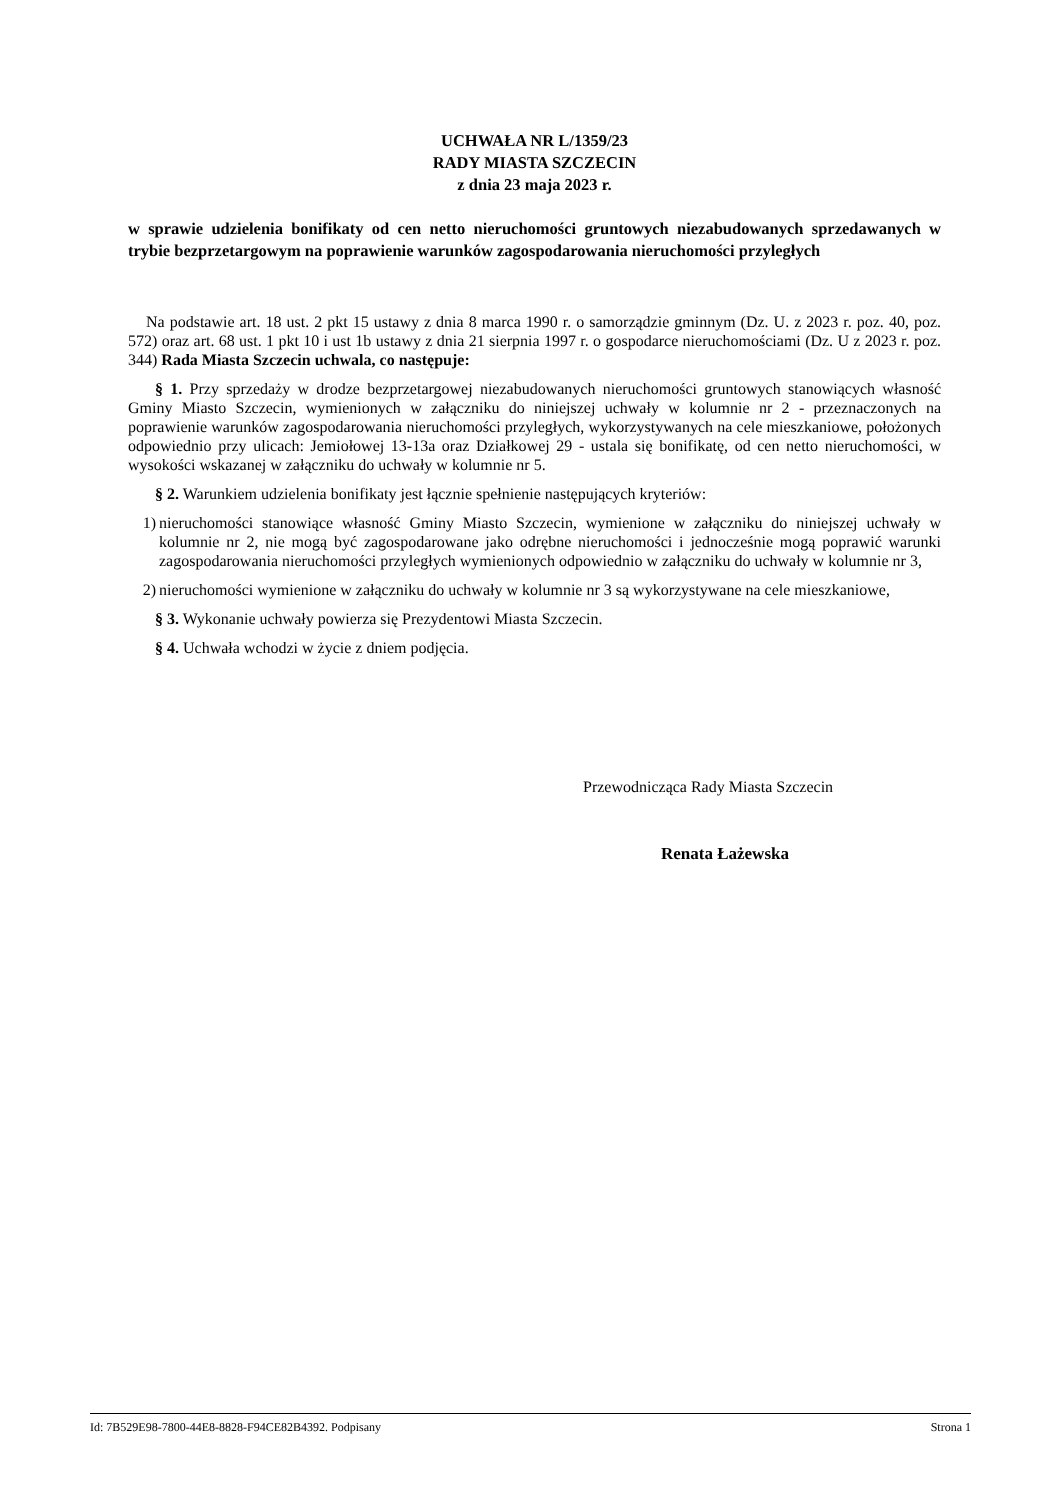UCHWAŁA NR L/1359/23
RADY MIASTA SZCZECIN
z dnia 23 maja 2023 r.
w sprawie udzielenia bonifikaty od cen netto nieruchomości gruntowych niezabudowanych sprzedawanych w trybie bezprzetargowym na poprawienie warunków zagospodarowania nieruchomości przyległych
Na podstawie art. 18 ust. 2 pkt 15 ustawy z dnia 8 marca 1990 r. o samorządzie gminnym (Dz. U. z 2023 r. poz. 40, poz. 572) oraz art. 68 ust. 1 pkt 10 i ust 1b ustawy z dnia 21 sierpnia 1997 r. o gospodarce nieruchomościami (Dz. U z 2023 r. poz. 344) Rada Miasta Szczecin uchwala, co następuje:
§ 1. Przy sprzedaży w drodze bezprzetargowej niezabudowanych nieruchomości gruntowych stanowiących własność Gminy Miasto Szczecin, wymienionych w załączniku do niniejszej uchwały w kolumnie nr 2 - przeznaczonych na poprawienie warunków zagospodarowania nieruchomości przyległych, wykorzystywanych na cele mieszkaniowe, położonych odpowiednio przy ulicach: Jemiołowej 13-13a oraz Działkowej 29 - ustala się bonifikatę, od cen netto nieruchomości, w wysokości wskazanej w załączniku do uchwały w kolumnie nr 5.
§ 2. Warunkiem udzielenia bonifikaty jest łącznie spełnienie następujących kryteriów:
1) nieruchomości stanowiące własność Gminy Miasto Szczecin, wymienione w załączniku do niniejszej uchwały w kolumnie nr 2, nie mogą być zagospodarowane jako odrębne nieruchomości i jednocześnie mogą poprawić warunki zagospodarowania nieruchomości przyległych wymienionych odpowiednio w załączniku do uchwały w kolumnie nr 3,
2) nieruchomości wymienione w załączniku do uchwały w kolumnie nr 3 są wykorzystywane na cele mieszkaniowe,
§ 3. Wykonanie uchwały powierza się Prezydentowi Miasta Szczecin.
§ 4. Uchwała wchodzi w życie z dniem podjęcia.
Przewodnicząca Rady Miasta Szczecin
Renata Łażewska
Id: 7B529E98-7800-44E8-8828-F94CE82B4392. Podpisany Strona 1